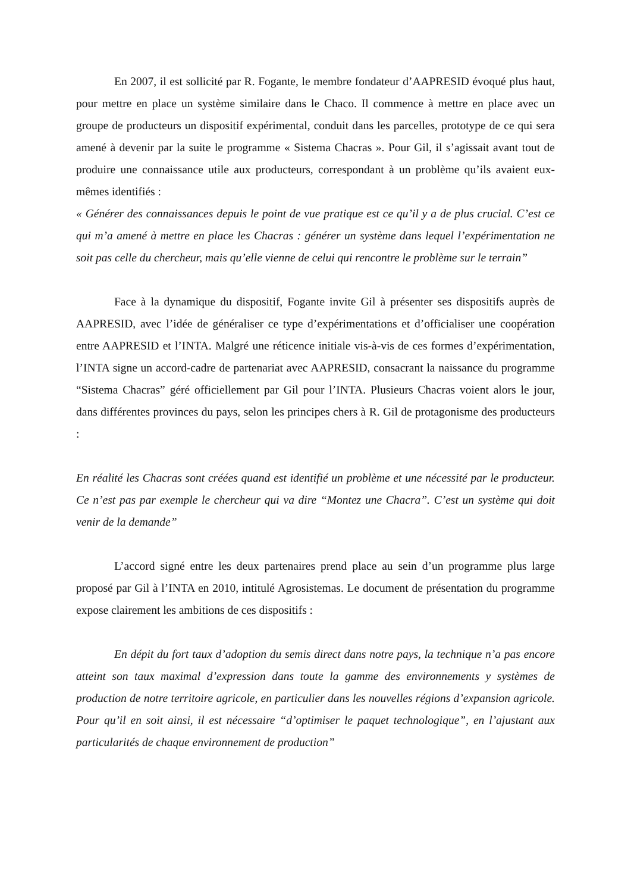En 2007, il est sollicité par R. Fogante, le membre fondateur d’AAPRESID évoqué plus haut, pour mettre en place un système similaire dans le Chaco. Il commence à mettre en place avec un groupe de producteurs un dispositif expérimental, conduit dans les parcelles, prototype de ce qui sera amené à devenir par la suite le programme « Sistema Chacras ». Pour Gil, il s’agissait avant tout de produire une connaissance utile aux producteurs, correspondant à un problème qu’ils avaient eux-mêmes identifiés :
« Générer des connaissances depuis le point de vue pratique est ce qu’il y a de plus crucial. C’est ce qui m’a amené à mettre en place les Chacras : générer un système dans lequel l’expérimentation ne soit pas celle du chercheur, mais qu’elle vienne de celui qui rencontre le problème sur le terrain”
Face à la dynamique du dispositif, Fogante invite Gil à présenter ses dispositifs auprès de AAPRESID, avec l’idée de généraliser ce type d’expérimentations et d’officialiser une coopération entre AAPRESID et l’INTA. Malgré une réticence initiale vis-à-vis de ces formes d’expérimentation, l’INTA signe un accord-cadre de partenariat avec AAPRESID, consacrant la naissance du programme “Sistema Chacras” géré officiellement par Gil pour l’INTA. Plusieurs Chacras voient alors le jour, dans différentes provinces du pays, selon les principes chers à R. Gil de protagonisme des producteurs :
En réalité les Chacras sont créées quand est identifié un problème et une nécessité par le producteur. Ce n’est pas par exemple le chercheur qui va dire “Montez une Chacra”. C’est un système qui doit venir de la demande”
L’accord signé entre les deux partenaires prend place au sein d’un programme plus large proposé par Gil à l’INTA en 2010, intitulé Agrosistemas. Le document de présentation du programme expose clairement les ambitions de ces dispositifs :
En dépit du fort taux d’adoption du semis direct dans notre pays, la technique n’a pas encore atteint son taux maximal d’expression dans toute la gamme des environnements y systèmes de production de notre territoire agricole, en particulier dans les nouvelles régions d’expansion agricole. Pour qu’il en soit ainsi, il est nécessaire “d’optimiser le paquet technologique”, en l’ajustant aux particularités de chaque environnement de production”